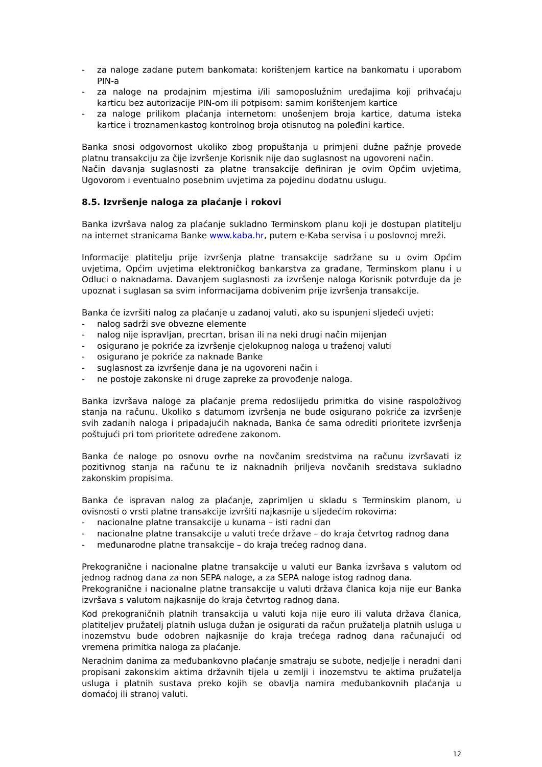- za naloge zadane putem bankomata: korištenjem kartice na bankomatu i uporabom PIN-a
- za naloge na prodajnim mjestima i/ili samoposlužnim uređajima koji prihvaćaju karticu bez autorizacije PIN-om ili potpisom: samim korištenjem kartice
- za naloge prilikom plaćanja internetom: unošenjem broja kartice, datuma isteka kartice i troznamenkastog kontrolnog broja otisnutog na poleđini kartice.
Banka snosi odgovornost ukoliko zbog propuštanja u primjeni dužne pažnje provede platnu transakciju za čije izvršenje Korisnik nije dao suglasnost na ugovoreni način.
Način davanja suglasnosti za platne transakcije definiran je ovim Općim uvjetima, Ugovorom i eventualno posebnim uvjetima za pojedinu dodatnu uslugu.
8.5. Izvršenje naloga za plaćanje i rokovi
Banka izvršava nalog za plaćanje sukladno Terminskom planu koji je dostupan platitelju na internet stranicama Banke www.kaba.hr, putem e-Kaba servisa i u poslovnoj mreži.
Informacije platitelju prije izvršenja platne transakcije sadržane su u ovim Općim uvjetima, Općim uvjetima elektroničkog bankarstva za građane, Terminskom planu i u Odluci o naknadama. Davanjem suglasnosti za izvršenje naloga Korisnik potvrđuje da je upoznat i suglasan sa svim informacijama dobivenim prije izvršenja transakcije.
Banka će izvršiti nalog za plaćanje u zadanoj valuti, ako su ispunjeni sljedeći uvjeti:
- nalog sadrži sve obvezne elemente
- nalog nije ispravljan, precrtan, brisan ili na neki drugi način mijenjan
- osigurano je pokriće za izvršenje cjelokupnog naloga u traženoj valuti
- osigurano je pokriće za naknade Banke
- suglasnost za izvršenje dana je na ugovoreni način i
- ne postoje zakonske ni druge zapreke za provođenje naloga.
Banka izvršava naloge za plaćanje prema redoslijedu primitka do visine raspoloživog stanja na računu. Ukoliko s datumom izvršenja ne bude osigurano pokriće za izvršenje svih zadanih naloga i pripadajućih naknada, Banka će sama odrediti prioritete izvršenja poštujući pri tom prioritete određene zakonom.
Banka će naloge po osnovu ovrhe na novčanim sredstvima na računu izvršavati iz pozitivnog stanja na računu te iz naknadnih priljeva novčanih sredstava sukladno zakonskim propisima.
Banka će ispravan nalog za plaćanje, zaprimljen u skladu s Terminskim planom, u ovisnosti o vrsti platne transakcije izvršiti najkasnije u sljedećim rokovima:
- nacionalne platne transakcije u kunama – isti radni dan
- nacionalne platne transakcije u valuti treće države – do kraja četvrtog radnog dana
- međunarodne platne transakcije – do kraja trećeg radnog dana.
Prekogranične i nacionalne platne transakcije u valuti eur Banka izvršava s valutom od jednog radnog dana za non SEPA naloge, a za SEPA naloge istog radnog dana.
Prekogranične i nacionalne platne transakcije u valuti država članica koja nije eur Banka izvršava s valutom najkasnije do kraja četvrtog radnog dana.
Kod prekograničnih platnih transakcija u valuti koja nije euro ili valuta država članica, platiteljev pružatelj platnih usluga dužan je osigurati da račun pružatelja platnih usluga u inozemstvu bude odobren najkasnije do kraja trećega radnog dana računajući od vremena primitka naloga za plaćanje.
Neradnim danima za međubankovno plaćanje smatraju se subote, nedjelje i neradni dani propisani zakonskim aktima državnih tijela u zemlji i inozemstvu te aktima pružatelja usluga i platnih sustava preko kojih se obavlja namira međubankovnih plaćanja u domaćoj ili stranoj valuti.
12